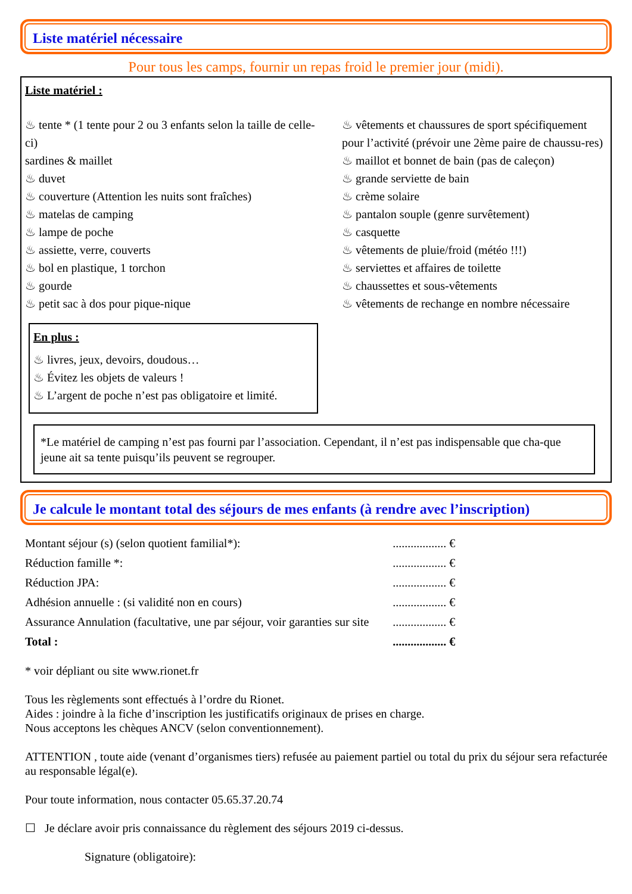Liste matériel nécessaire
Pour tous les camps, fournir un repas froid le premier jour (midi).
Liste matériel :
♨ tente * (1 tente pour 2 ou 3 enfants selon la taille de celle-ci)
sardines & maillet
♨ duvet
♨ couverture (Attention les nuits sont fraîches)
♨ matelas de camping
♨ lampe de poche
♨ assiette, verre, couverts
♨ bol en plastique, 1 torchon
♨ gourde
♨ petit sac à dos pour pique-nique
En plus :
♨ livres, jeux, devoirs, doudous…
♨ Évitez les objets de valeurs !
♨ L’argent de poche n’est pas obligatoire et limité.
♨ vêtements et chaussures de sport spécifiquement pour l’activité (prévoir une 2ème paire de chaussu-res)
♨ maillot et bonnet de bain (pas de caleçon)
♨ grande serviette de bain
♨ crème solaire
♨ pantalon souple (genre survêtement)
♨ casquette
♨ vêtements de pluie/froid (météo !!!)
♨ serviettes et affaires de toilette
♨ chaussettes et sous-vêtements
♨ vêtements de rechange en nombre nécessaire
*Le matériel de camping n’est pas fourni par l’association. Cependant, il n’est pas indispensable que cha-que jeune ait sa tente puisqu’ils peuvent se regrouper.
Je calcule le montant total des séjours de mes enfants (à rendre avec l’inscription)
| Montant séjour (s) (selon quotient familial*): | .................. € |
| Réduction famille *: | .................. € |
| Réduction JPA: | .................. € |
| Adhésion annuelle : (si validité non en cours) | .................. € |
| Assurance Annulation (facultative, une par séjour, voir garanties sur site | .................. € |
| Total : | .................. € |
* voir dépliant ou site www.rionet.fr
Tous les règlements sont effectués à l’ordre du Rionet.
Aides : joindre à la fiche d’inscription les justificatifs originaux de prises en charge.
Nous acceptons les chèques ANCV (selon conventionnement).
ATTENTION , toute aide (venant d’organismes tiers) refusée au paiement partiel ou total du prix du séjour sera refacturée au responsable légal(e).
Pour toute information, nous contacter 05.65.37.20.74
☐ Je déclare avoir pris connaissance du règlement des séjours 2019 ci-dessus.
Signature (obligatoire):